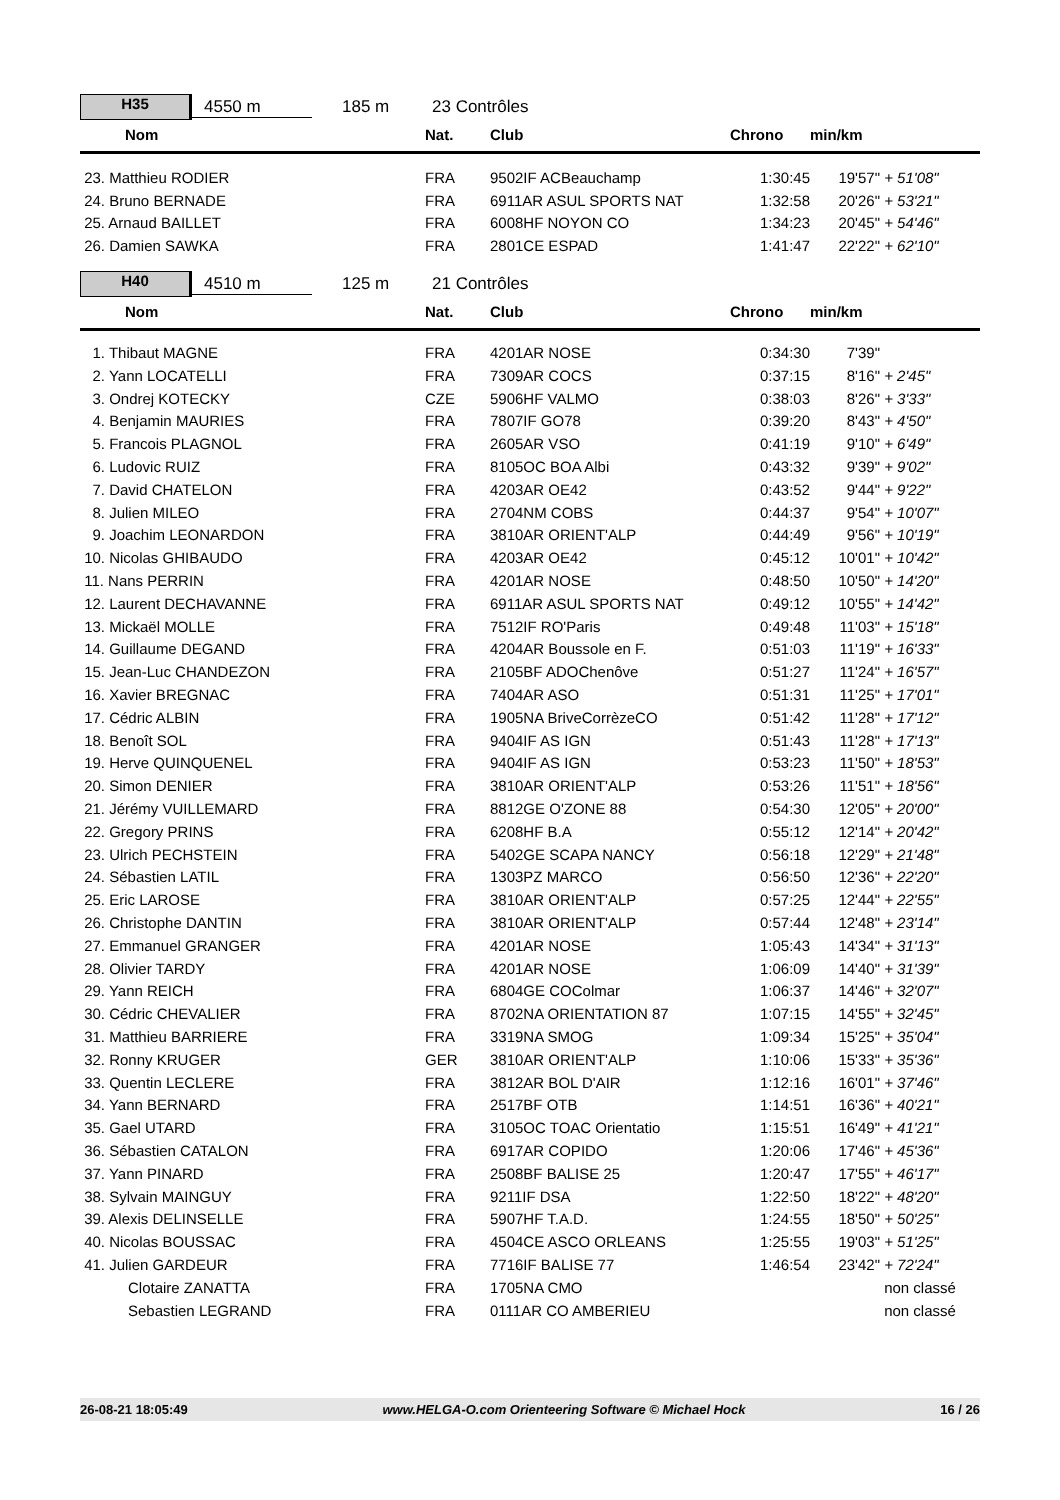H35
4550 m 185 m 23 Contrôles
| Nom | Nat. | Club | Chrono | min/km | |
| --- | --- | --- | --- | --- | --- |
| 23. Matthieu RODIER | FRA | 9502IF ACBeauchamp | 1:30:45 | 19'57" | + 51'08" |
| 24. Bruno BERNADE | FRA | 6911AR ASUL SPORTS NAT | 1:32:58 | 20'26" | + 53'21" |
| 25. Arnaud BAILLET | FRA | 6008HF NOYON CO | 1:34:23 | 20'45" | + 54'46" |
| 26. Damien SAWKA | FRA | 2801CE ESPAD | 1:41:47 | 22'22" | + 62'10" |
H40
4510 m 125 m 21 Contrôles
| Nom | Nat. | Club | Chrono | min/km | |
| --- | --- | --- | --- | --- | --- |
| 1. Thibaut MAGNE | FRA | 4201AR NOSE | 0:34:30 | 7'39" | |
| 2. Yann LOCATELLI | FRA | 7309AR COCS | 0:37:15 | 8'16" | + 2'45" |
| 3. Ondrej KOTECKY | CZE | 5906HF VALMO | 0:38:03 | 8'26" | + 3'33" |
| 4. Benjamin MAURIES | FRA | 7807IF GO78 | 0:39:20 | 8'43" | + 4'50" |
| 5. Francois PLAGNOL | FRA | 2605AR VSO | 0:41:19 | 9'10" | + 6'49" |
| 6. Ludovic RUIZ | FRA | 8105OC BOA Albi | 0:43:32 | 9'39" | + 9'02" |
| 7. David CHATELON | FRA | 4203AR OE42 | 0:43:52 | 9'44" | + 9'22" |
| 8. Julien MILEO | FRA | 2704NM COBS | 0:44:37 | 9'54" | + 10'07" |
| 9. Joachim LEONARDON | FRA | 3810AR ORIENT'ALP | 0:44:49 | 9'56" | + 10'19" |
| 10. Nicolas GHIBAUDO | FRA | 4203AR OE42 | 0:45:12 | 10'01" | + 10'42" |
| 11. Nans PERRIN | FRA | 4201AR NOSE | 0:48:50 | 10'50" | + 14'20" |
| 12. Laurent DECHAVANNE | FRA | 6911AR ASUL SPORTS NAT | 0:49:12 | 10'55" | + 14'42" |
| 13. Mickaël MOLLE | FRA | 7512IF RO'Paris | 0:49:48 | 11'03" | + 15'18" |
| 14. Guillaume DEGAND | FRA | 4204AR Boussole en F. | 0:51:03 | 11'19" | + 16'33" |
| 15. Jean-Luc CHANDEZON | FRA | 2105BF ADOChenôve | 0:51:27 | 11'24" | + 16'57" |
| 16. Xavier BREGNAC | FRA | 7404AR ASO | 0:51:31 | 11'25" | + 17'01" |
| 17. Cédric ALBIN | FRA | 1905NA BriveCorrèzeCO | 0:51:42 | 11'28" | + 17'12" |
| 18. Benoît SOL | FRA | 9404IF AS IGN | 0:51:43 | 11'28" | + 17'13" |
| 19. Herve QUINQUENEL | FRA | 9404IF AS IGN | 0:53:23 | 11'50" | + 18'53" |
| 20. Simon DENIER | FRA | 3810AR ORIENT'ALP | 0:53:26 | 11'51" | + 18'56" |
| 21. Jérémy VUILLEMARD | FRA | 8812GE O'ZONE 88 | 0:54:30 | 12'05" | + 20'00" |
| 22. Gregory PRINS | FRA | 6208HF B.A | 0:55:12 | 12'14" | + 20'42" |
| 23. Ulrich PECHSTEIN | FRA | 5402GE SCAPA NANCY | 0:56:18 | 12'29" | + 21'48" |
| 24. Sébastien LATIL | FRA | 1303PZ MARCO | 0:56:50 | 12'36" | + 22'20" |
| 25. Eric LAROSE | FRA | 3810AR ORIENT'ALP | 0:57:25 | 12'44" | + 22'55" |
| 26. Christophe DANTIN | FRA | 3810AR ORIENT'ALP | 0:57:44 | 12'48" | + 23'14" |
| 27. Emmanuel GRANGER | FRA | 4201AR NOSE | 1:05:43 | 14'34" | + 31'13" |
| 28. Olivier TARDY | FRA | 4201AR NOSE | 1:06:09 | 14'40" | + 31'39" |
| 29. Yann REICH | FRA | 6804GE COColmar | 1:06:37 | 14'46" | + 32'07" |
| 30. Cédric CHEVALIER | FRA | 8702NA ORIENTATION 87 | 1:07:15 | 14'55" | + 32'45" |
| 31. Matthieu BARRIERE | FRA | 3319NA SMOG | 1:09:34 | 15'25" | + 35'04" |
| 32. Ronny KRUGER | GER | 3810AR ORIENT'ALP | 1:10:06 | 15'33" | + 35'36" |
| 33. Quentin LECLERE | FRA | 3812AR BOL D'AIR | 1:12:16 | 16'01" | + 37'46" |
| 34. Yann BERNARD | FRA | 2517BF OTB | 1:14:51 | 16'36" | + 40'21" |
| 35. Gael UTARD | FRA | 3105OC TOAC Orientatio | 1:15:51 | 16'49" | + 41'21" |
| 36. Sébastien CATALON | FRA | 6917AR COPIDO | 1:20:06 | 17'46" | + 45'36" |
| 37. Yann PINARD | FRA | 2508BF BALISE 25 | 1:20:47 | 17'55" | + 46'17" |
| 38. Sylvain MAINGUY | FRA | 9211IF DSA | 1:22:50 | 18'22" | + 48'20" |
| 39. Alexis DELINSELLE | FRA | 5907HF T.A.D. | 1:24:55 | 18'50" | + 50'25" |
| 40. Nicolas BOUSSAC | FRA | 4504CE ASCO ORLEANS | 1:25:55 | 19'03" | + 51'25" |
| 41. Julien GARDEUR | FRA | 7716IF BALISE 77 | 1:46:54 | 23'42" | + 72'24" |
| Clotaire ZANATTA | FRA | 1705NA CMO | | | non classé |
| Sebastien LEGRAND | FRA | 0111AR CO AMBERIEU | | | non classé |
26-08-21 18:05:49 www.HELGA-O.com Orienteering Software © Michael Hock 16 / 26